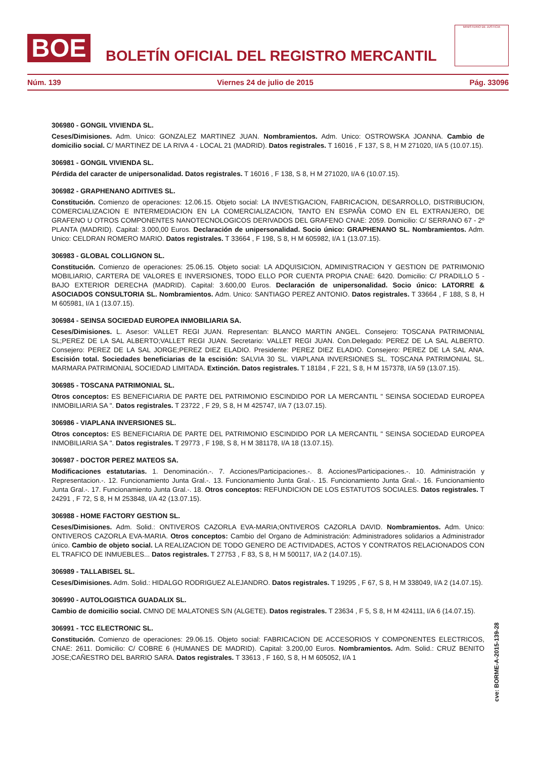BOE
BOLETÍN OFICIAL DEL REGISTRO MERCANTIL
MINISTERIO DE JUSTICIA
Núm. 139 Viernes 24 de julio de 2015 Pág. 33096
306980 - GONGIL VIVIENDA SL.
Ceses/Dimisiones. Adm. Unico: GONZALEZ MARTINEZ JUAN. Nombramientos. Adm. Unico: OSTROWSKA JOANNA. Cambio de domicilio social. C/ MARTINEZ DE LA RIVA 4 - LOCAL 21 (MADRID). Datos registrales. T 16016 , F 137, S 8, H M 271020, I/A 5 (10.07.15).
306981 - GONGIL VIVIENDA SL.
Pérdida del caracter de unipersonalidad. Datos registrales. T 16016 , F 138, S 8, H M 271020, I/A 6 (10.07.15).
306982 - GRAPHENANO ADITIVES SL.
Constitución. Comienzo de operaciones: 12.06.15. Objeto social: LA INVESTIGACION, FABRICACION, DESARROLLO, DISTRIBUCION, COMERCIALIZACION E INTERMEDIACION EN LA COMERCIALIZACION, TANTO EN ESPAÑA COMO EN EL EXTRANJERO, DE GRAFENO U OTROS COMPONENTES NANOTECNOLOGICOS DERIVADOS DEL GRAFENO CNAE: 2059. Domicilio: C/ SERRANO 67 - 2º PLANTA (MADRID). Capital: 3.000,00 Euros. Declaración de unipersonalidad. Socio único: GRAPHENANO SL. Nombramientos. Adm. Unico: CELDRAN ROMERO MARIO. Datos registrales. T 33664 , F 198, S 8, H M 605982, I/A 1 (13.07.15).
306983 - GLOBAL COLLIGNON SL.
Constitución. Comienzo de operaciones: 25.06.15. Objeto social: LA ADQUISICION, ADMINISTRACION Y GESTION DE PATRIMONIO MOBILIARIO, CARTERA DE VALORES E INVERSIONES, TODO ELLO POR CUENTA PROPIA CNAE: 6420. Domicilio: C/ PRADILLO 5 - BAJO EXTERIOR DERECHA (MADRID). Capital: 3.600,00 Euros. Declaración de unipersonalidad. Socio único: LATORRE & ASOCIADOS CONSULTORIA SL. Nombramientos. Adm. Unico: SANTIAGO PEREZ ANTONIO. Datos registrales. T 33664 , F 188, S 8, H M 605981, I/A 1 (13.07.15).
306984 - SEINSA SOCIEDAD EUROPEA INMOBILIARIA SA.
Ceses/Dimisiones. L. Asesor: VALLET REGI JUAN. Representan: BLANCO MARTIN ANGEL. Consejero: TOSCANA PATRIMONIAL SL;PEREZ DE LA SAL ALBERTO;VALLET REGI JUAN. Secretario: VALLET REGI JUAN. Con.Delegado: PEREZ DE LA SAL ALBERTO. Consejero: PEREZ DE LA SAL JORGE;PEREZ DIEZ ELADIO. Presidente: PEREZ DIEZ ELADIO. Consejero: PEREZ DE LA SAL ANA. Escisión total. Sociedades beneficiarias de la escisión: SALVIA 30 SL. VIAPLANA INVERSIONES SL. TOSCANA PATRIMONIAL SL. MARMARA PATRIMONIAL SOCIEDAD LIMITADA. Extinción. Datos registrales. T 18184 , F 221, S 8, H M 157378, I/A 59 (13.07.15).
306985 - TOSCANA PATRIMONIAL SL.
Otros conceptos: ES BENEFICIARIA DE PARTE DEL PATRIMONIO ESCINDIDO POR LA MERCANTIL " SEINSA SOCIEDAD EUROPEA INMOBILIARIA SA ". Datos registrales. T 23722 , F 29, S 8, H M 425747, I/A 7 (13.07.15).
306986 - VIAPLANA INVERSIONES SL.
Otros conceptos: ES BENEFICIARIA DE PARTE DEL PATRIMONIO ESCINDIDO POR LA MERCANTIL " SEINSA SOCIEDAD EUROPEA INMOBILIARIA SA ". Datos registrales. T 29773 , F 198, S 8, H M 381178, I/A 18 (13.07.15).
306987 - DOCTOR PEREZ MATEOS SA.
Modificaciones estatutarias. 1. Denominación.-. 7. Acciones/Participaciones.-. 8. Acciones/Participaciones.-. 10. Administración y Representacion.-. 12. Funcionamiento Junta Gral.-. 13. Funcionamiento Junta Gral.-. 15. Funcionamiento Junta Gral.-. 16. Funcionamiento Junta Gral.-. 17. Funcionamiento Junta Gral.-. 18. Otros conceptos: REFUNDICION DE LOS ESTATUTOS SOCIALES. Datos registrales. T 24291 , F 72, S 8, H M 253848, I/A 42 (13.07.15).
306988 - HOME FACTORY GESTION SL.
Ceses/Dimisiones. Adm. Solid.: ONTIVEROS CAZORLA EVA-MARIA;ONTIVEROS CAZORLA DAVID. Nombramientos. Adm. Unico: ONTIVEROS CAZORLA EVA-MARIA. Otros conceptos: Cambio del Organo de Administración: Administradores solidarios a Administrador único. Cambio de objeto social. LA REALIZACION DE TODO GENERO DE ACTIVIDADES, ACTOS Y CONTRATOS RELACIONADOS CON EL TRAFICO DE INMUEBLES... Datos registrales. T 27753 , F 83, S 8, H M 500117, I/A 2 (14.07.15).
306989 - TALLABISEL SL.
Ceses/Dimisiones. Adm. Solid.: HIDALGO RODRIGUEZ ALEJANDRO. Datos registrales. T 19295 , F 67, S 8, H M 338049, I/A 2 (14.07.15).
306990 - AUTOLOGISTICA GUADALIX SL.
Cambio de domicilio social. CMNO DE MALATONES S/N (ALGETE). Datos registrales. T 23634 , F 5, S 8, H M 424111, I/A 6 (14.07.15).
306991 - TCC ELECTRONIC SL.
Constitución. Comienzo de operaciones: 29.06.15. Objeto social: FABRICACION DE ACCESORIOS Y COMPONENTES ELECTRICOS, CNAE: 2611. Domicilio: C/ COBRE 6 (HUMANES DE MADRID). Capital: 3.200,00 Euros. Nombramientos. Adm. Solid.: CRUZ BENITO JOSE;CAÑESTRO DEL BARRIO SARA. Datos registrales. T 33613 , F 160, S 8, H M 605052, I/A 1
cve: BORME-A-2015-139-28